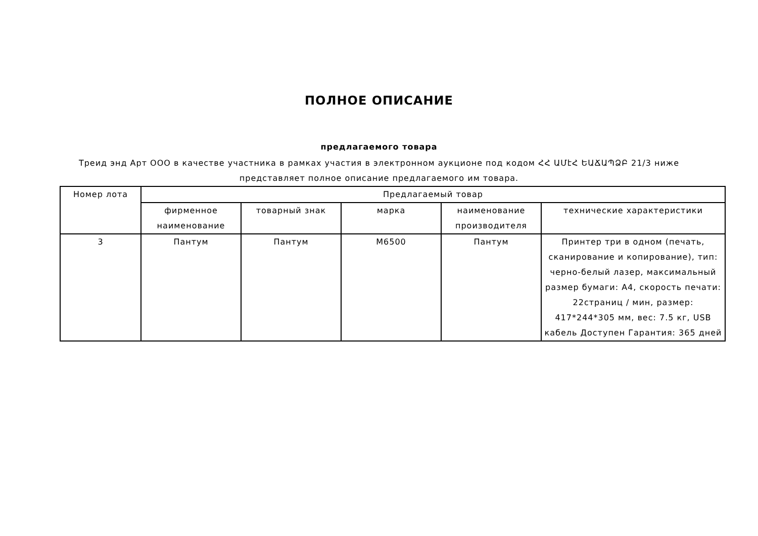ПОЛНОЕ ОПИСАНИЕ
предлагаемого товара
Треид энд Арт ООО в качестве участника в рамках участия в электронном аукционе под кодом ՀՀ ԱՄէՀ ԵԱՃԱՊՁԲ 21/3 ниже представляет полное описание предлагаемого им товара.
| Номер лота | Предлагаемый товар | | | | |
| --- | --- | --- | --- | --- | --- |
| | фирменное наименование | товарный знак | марка | наименование производителя | технические характеристики |
| 3 | Пантум | Пантум | M6500 | Пантум | Принтер три в одном (печать, сканирование и копирование), тип: черно-белый лазер, максимальный размер бумаги: A4, скорость печати: 22страниц / мин, размер: 417*244*305 мм, вес: 7.5 кг, USB кабель Доступен Гарантия: 365 дней |